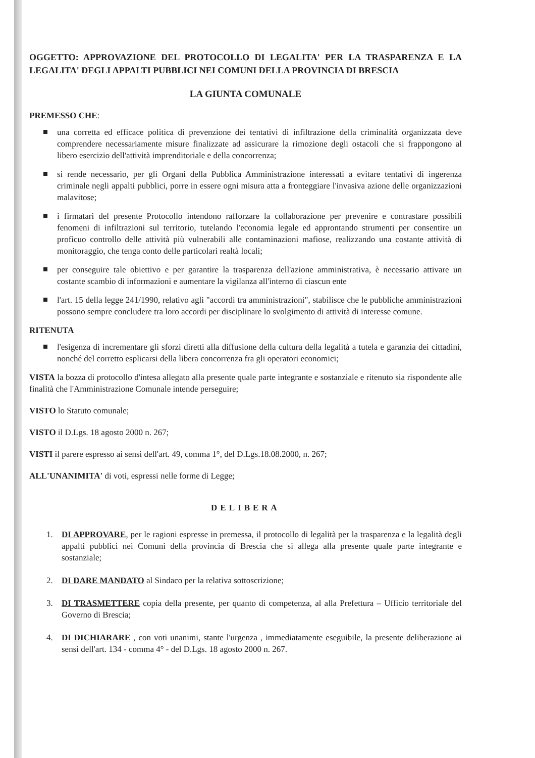OGGETTO: APPROVAZIONE DEL PROTOCOLLO DI LEGALITA' PER LA TRASPARENZA E LA LEGALITA' DEGLI APPALTI PUBBLICI NEI COMUNI DELLA PROVINCIA DI BRESCIA
LA GIUNTA COMUNALE
PREMESSO CHE:
una corretta ed efficace politica di prevenzione dei tentativi di infiltrazione della criminalità organizzata deve comprendere necessariamente misure finalizzate ad assicurare la rimozione degli ostacoli che si frappongono al libero esercizio dell'attività imprenditoriale e della concorrenza;
si rende necessario, per gli Organi della Pubblica Amministrazione interessati a evitare tentativi di ingerenza criminale negli appalti pubblici, porre in essere ogni misura atta a fronteggiare l'invasiva azione delle organizzazioni malavitose;
i firmatari del presente Protocollo intendono rafforzare la collaborazione per prevenire e contrastare possibili fenomeni di infiltrazioni sul territorio, tutelando l'economia legale ed approntando strumenti per consentire un proficuo controllo delle attività più vulnerabili alle contaminazioni mafiose, realizzando una costante attività di monitoraggio, che tenga conto delle particolari realtà locali;
per conseguire tale obiettivo e per garantire la trasparenza dell'azione amministrativa, è necessario attivare un costante scambio di informazioni e aumentare la vigilanza all'interno di ciascun ente
l'art. 15 della legge 241/1990, relativo agli "accordi tra amministrazioni", stabilisce che le pubbliche amministrazioni possono sempre concludere tra loro accordi per disciplinare lo svolgimento di attività di interesse comune.
RITENUTA
l'esigenza di incrementare gli sforzi diretti alla diffusione della cultura della legalità a tutela e garanzia dei cittadini, nonché del corretto esplicarsi della libera concorrenza fra gli operatori economici;
VISTA la bozza di protocollo d'intesa allegato alla presente quale parte integrante e sostanziale e ritenuto sia rispondente alle finalità che l'Amministrazione Comunale intende perseguire;
VISTO lo Statuto comunale;
VISTO il D.Lgs. 18 agosto 2000 n. 267;
VISTI il parere espresso ai sensi dell'art. 49, comma 1°, del D.Lgs.18.08.2000, n. 267;
ALL'UNANIMITA' di voti, espressi nelle forme di Legge;
DELIBERA
1. DI APPROVARE, per le ragioni espresse in premessa, il protocollo di legalità per la trasparenza e la legalità degli appalti pubblici nei Comuni della provincia di Brescia che si allega alla presente quale parte integrante e sostanziale;
2. DI DARE MANDATO al Sindaco per la relativa sottoscrizione;
3. DI TRASMETTERE copia della presente, per quanto di competenza, al alla Prefettura – Ufficio territoriale del Governo di Brescia;
4. DI DICHIARARE , con voti unanimi, stante l'urgenza , immediatamente eseguibile, la presente deliberazione ai sensi dell'art. 134 - comma 4° - del D.Lgs. 18 agosto 2000 n. 267.